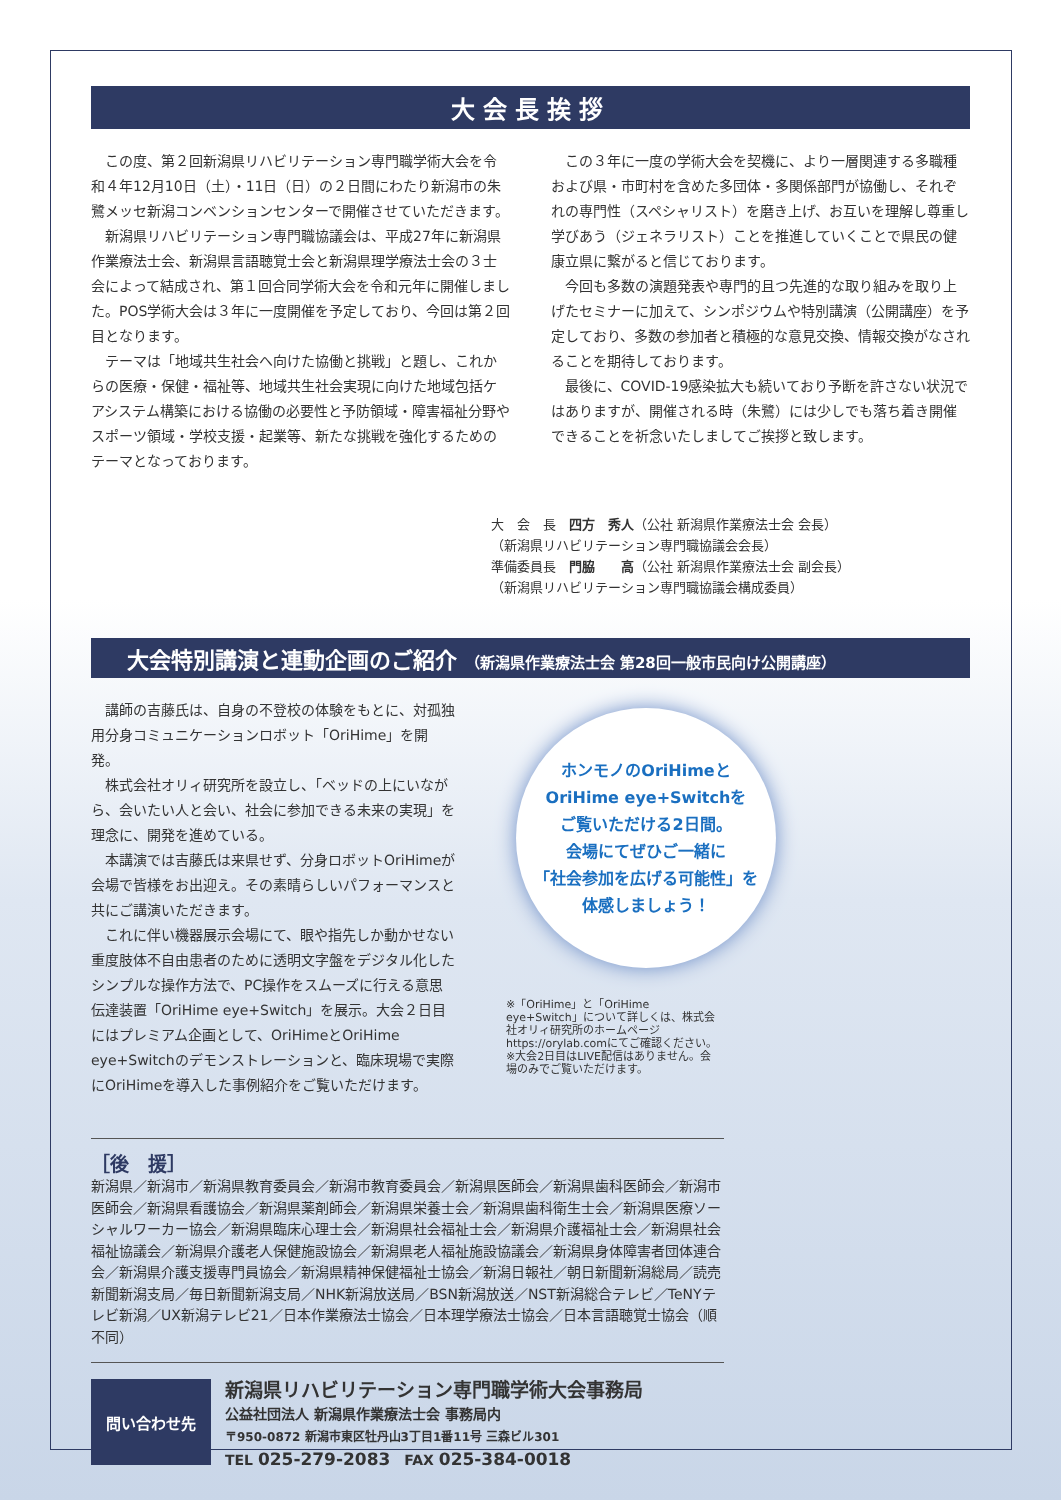大会長挨拶
この度、第２回新潟県リハビリテーション専門職学術大会を令和４年12月10日（土）・11日（日）の２日間にわたり新潟市の朱鷺メッセ新潟コンベンションセンターで開催させていただきます。
新潟県リハビリテーション専門職協議会は、平成27年に新潟県作業療法士会、新潟県言語聴覚士会と新潟県理学療法士会の３士会によって結成され、第１回合同学術大会を令和元年に開催しました。POS学術大会は３年に一度開催を予定しており、今回は第２回目となります。
テーマは「地域共生社会へ向けた協働と挑戦」と題し、これからの医療・保健・福祉等、地域共生社会実現に向けた地域包括ケアシステム構築における協働の必要性と予防領域・障害福祉分野やスポーツ領域・学校支援・起業等、新たな挑戦を強化するためのテーマとなっております。
この３年に一度の学術大会を契機に、より一層関連する多職種および県・市町村を含めた多団体・多関係部門が協働し、それぞれの専門性（スペシャリスト）を磨き上げ、お互いを理解し尊重し学びあう（ジェネラリスト）ことを推進していくことで県民の健康立県に繋がると信じております。
今回も多数の演題発表や専門的且つ先進的な取り組みを取り上げたセミナーに加えて、シンポジウムや特別講演（公開講座）を予定しており、多数の参加者と積極的な意見交換、情報交換がなされることを期待しております。
最後に、COVID-19感染拡大も続いており予断を許さない状況ではありますが、開催される時（朱鷺）には少しでも落ち着き開催できることを祈念いたしましてご挨拶と致します。
大　会　長　四方　秀人（公社 新潟県作業療法士会 会長）
（新潟県リハビリテーション専門職協議会会長）
準備委員長　門脇　　高（公社 新潟県作業療法士会 副会長）
（新潟県リハビリテーション専門職協議会構成委員）
大会特別講演と連動企画のご紹介 （新潟県作業療法士会 第28回一般市民向け公開講座）
講師の吉藤氏は、自身の不登校の体験をもとに、対孤独用分身コミュニケーションロボット「OriHime」を開発。
株式会社オリィ研究所を設立し、「ベッドの上にいながら、会いたい人と会い、社会に参加できる未来の実現」を理念に、開発を進めている。
本講演では吉藤氏は来県せず、分身ロボットOriHimeが会場で皆様をお出迎え。その素晴らしいパフォーマンスと共にご講演いただきます。
これに伴い機器展示会場にて、眼や指先しか動かせない重度肢体不自由患者のために透明文字盤をデジタル化したシンプルな操作方法で、PC操作をスムーズに行える意思伝達装置「OriHime eye+Switch」を展示。大会２日目にはプレミアム企画として、OriHimeとOriHime eye+Switchのデモンストレーションと、臨床現場で実際にOriHimeを導入した事例紹介をご覧いただけます。
ホンモノのOriHimeと
OriHime eye+Switchを
ご覧いただける2日間。
会場にてぜひご一緒に
「社会参加を広げる可能性」を
体感しましょう！
※「OriHime」と「OriHime eye+Switch」について詳しくは、株式会社オリィ研究所のホームページhttps://orylab.comにてご確認ください。
※大会2日目はLIVE配信はありません。会場のみでご覧いただけます。
［後　援］
新潟県／新潟市／新潟県教育委員会／新潟市教育委員会／新潟県医師会／新潟県歯科医師会／新潟市医師会／新潟県看護協会／新潟県薬剤師会／新潟県栄養士会／新潟県歯科衛生士会／新潟県医療ソーシャルワーカー協会／新潟県臨床心理士会／新潟県社会福祉士会／新潟県介護福祉士会／新潟県社会福祉協議会／新潟県介護老人保健施設協会／新潟県老人福祉施設協議会／新潟県身体障害者団体連合会／新潟県介護支援専門員協会／新潟県精神保健福祉士協会／新潟日報社／朝日新聞新潟総局／読売新聞新潟支局／毎日新聞新潟支局／NHK新潟放送局／BSN新潟放送／NST新潟総合テレビ／TeNYテレビ新潟／UX新潟テレビ21／日本作業療法士協会／日本理学療法士協会／日本言語聴覚士協会（順不同）
問い合わせ先
新潟県リハビリテーション専門職学術大会事務局
公益社団法人 新潟県作業療法士会 事務局内
〒950-0872 新潟市東区牡丹山3丁目1番11号 三森ビル301
TEL 025-279-2083　FAX 025-384-0018